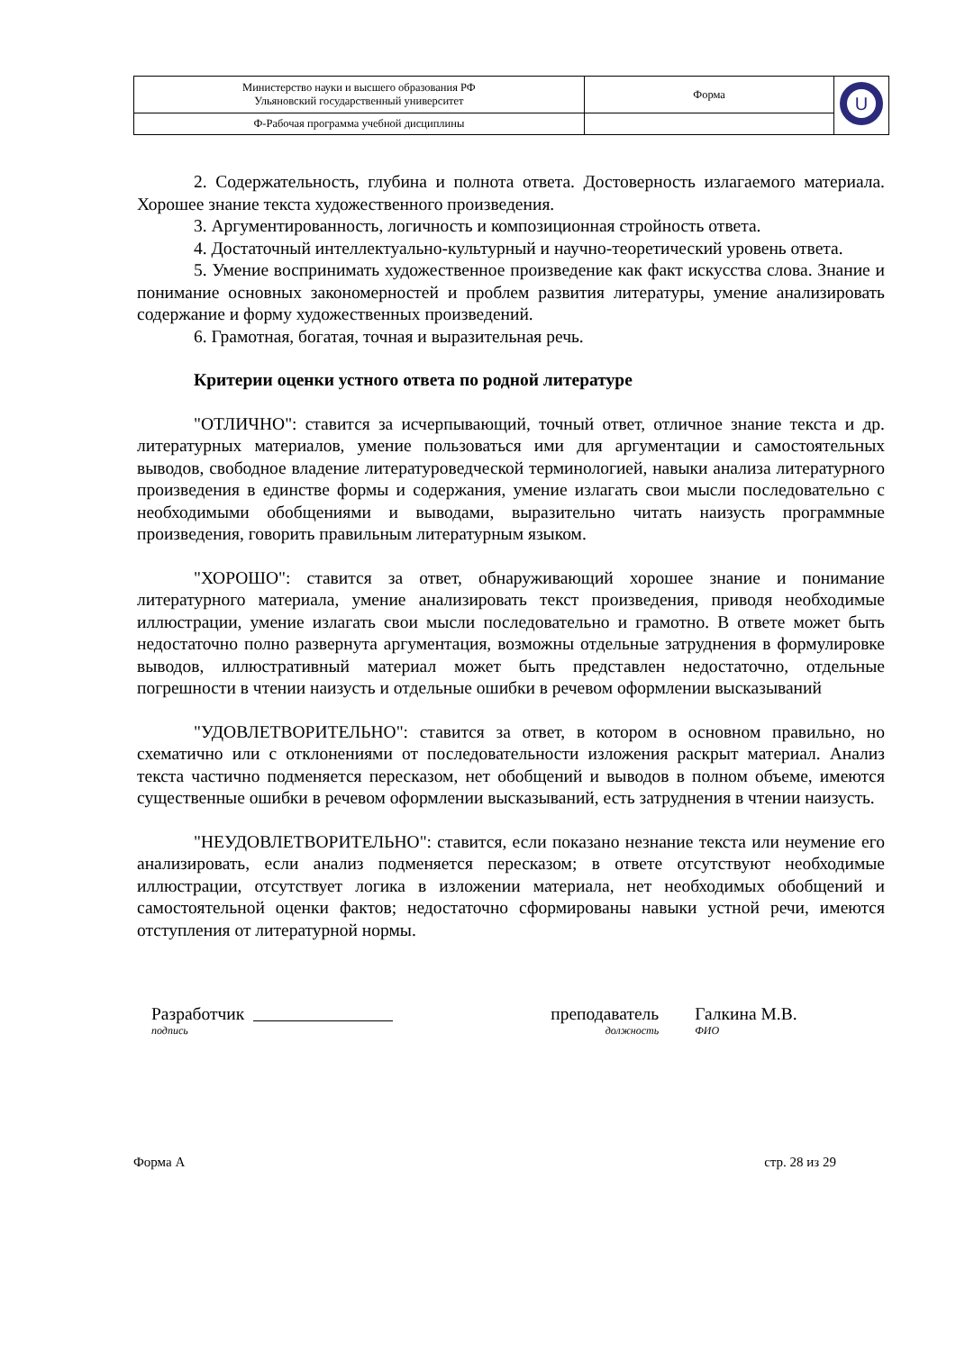| Министерство науки и высшего образования РФ Ульяновский государственный университет | Форма | U |
| Ф-Рабочая программа учебной дисциплины | | |
2. Содержательность, глубина и полнота ответа. Достоверность излагаемого материала. Хорошее знание текста художественного произведения.
3. Аргументированность, логичность и композиционная стройность ответа.
4. Достаточный интеллектуально-культурный и научно-теоретический уровень ответа.
5. Умение воспринимать художественное произведение как факт искусства слова. Знание и понимание основных закономерностей и проблем развития литературы, умение анализировать содержание и форму художественных произведений.
6. Грамотная, богатая, точная и выразительная речь.
Критерии оценки устного ответа по родной литературе
"ОТЛИЧНО": ставится за исчерпывающий, точный ответ, отличное знание текста и др. литературных материалов, умение пользоваться ими для аргументации и самостоятельных выводов, свободное владение литературоведческой терминологией, навыки анализа литературного произведения в единстве формы и содержания, умение излагать свои мысли последовательно с необходимыми обобщениями и выводами, выразительно читать наизусть программные произведения, говорить правильным литературным языком.
"ХОРОШО": ставится за ответ, обнаруживающий хорошее знание и понимание литературного материала, умение анализировать текст произведения, приводя необходимые иллюстрации, умение излагать свои мысли последовательно и грамотно. В ответе может быть недостаточно полно развернута аргументация, возможны отдельные затруднения в формулировке выводов, иллюстративный материал может быть представлен недостаточно, отдельные погрешности в чтении наизусть и отдельные ошибки в речевом оформлении высказываний
"УДОВЛЕТВОРИТЕЛЬНО": ставится за ответ, в котором в основном правильно, но схематично или с отклонениями от последовательности изложения раскрыт материал. Анализ текста частично подменяется пересказом, нет обобщений и выводов в полном объеме, имеются существенные ошибки в речевом оформлении высказываний, есть затруднения в чтении наизусть.
"НЕУДОВЛЕТВОРИТЕЛЬНО": ставится, если показано незнание текста или неумение его анализировать, если анализ подменяется пересказом; в ответе отсутствуют необходимые иллюстрации, отсутствует логика в изложении материала, нет необходимых обобщений и самостоятельной оценки фактов; недостаточно сформированы навыки устной речи, имеются отступления от литературной нормы.
Разработчик
подпись
преподаватель
должность
Галкина М.В.
ФИО
Форма А стр. 28 из 29